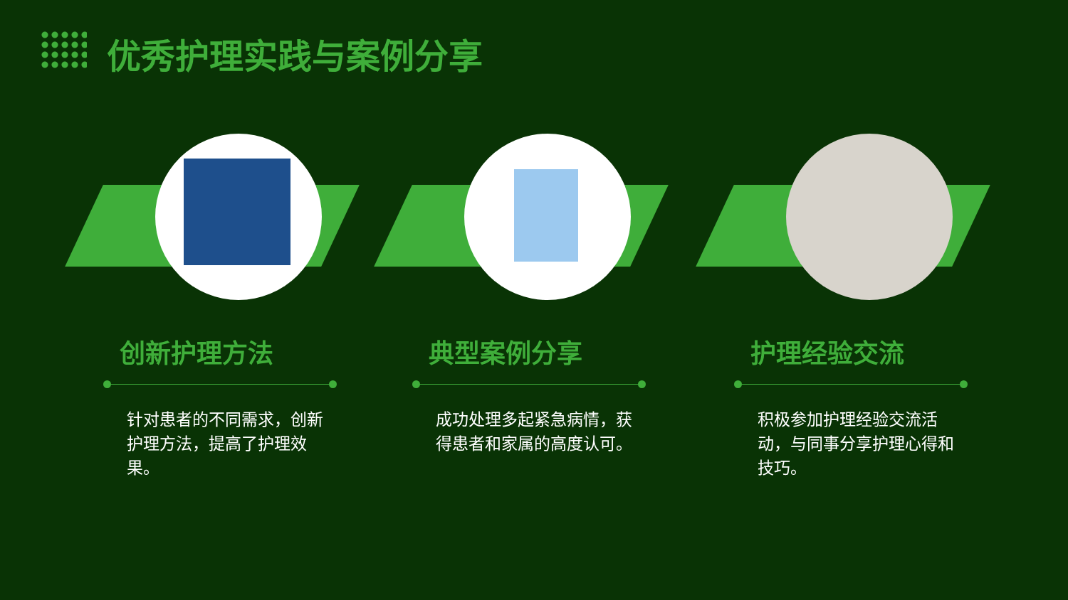优秀护理实践与案例分享
创新护理方法
针对患者的不同需求，创新护理方法，提高了护理效果。
典型案例分享
成功处理多起紧急病情，获得患者和家属的高度认可。
护理经验交流
积极参加护理经验交流活动，与同事分享护理心得和技巧。